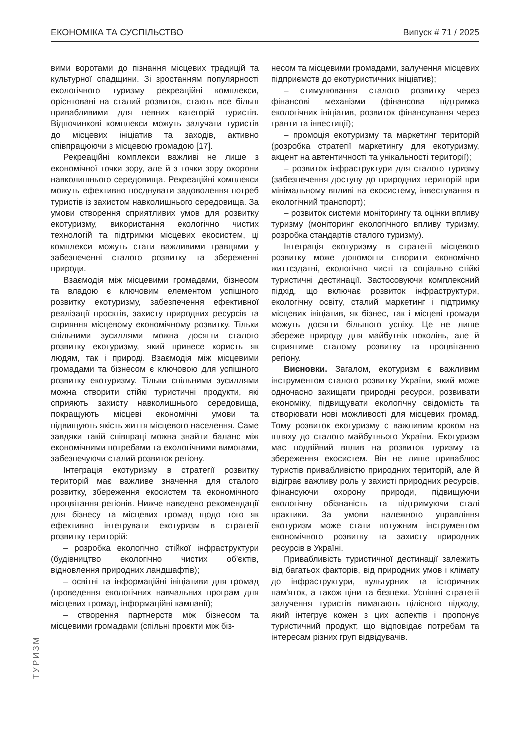ЕКОНОМІКА ТА СУСПІЛЬСТВО Випуск # 71 / 2025
вими воротами до пізнання місцевих традицій та культурної спадщини. Зі зростанням популярності екологічного туризму рекреаційні комплекси, орієнтовані на сталий розвиток, стають все більш привабливими для певних категорій туристів. Відпочинкові комплекси можуть залучати туристів до місцевих ініціатив та заходів, активно співпрацюючи з місцевою громадою [17].
Рекреаційні комплекси важливі не лише з економічної точки зору, але й з точки зору охорони навколишнього середовища. Рекреаційні комплекси можуть ефективно поєднувати задоволення потреб туристів із захистом навколишнього середовища. За умови створення сприятливих умов для розвитку екотуризму, використання екологічно чистих технологій та підтримки місцевих екосистем, ці комплекси можуть стати важливими гравцями у забезпеченні сталого розвитку та збереженні природи.
Взаємодія між місцевими громадами, бізнесом та владою є ключовим елементом успішного розвитку екотуризму, забезпечення ефективної реалізації проєктів, захисту природних ресурсів та сприяння місцевому економічному розвитку. Тільки спільними зусиллями можна досягти сталого розвитку екотуризму, який принесе користь як людям, так і природі. Взаємодія між місцевими громадами та бізнесом є ключовою для успішного розвитку екотуризму. Тільки спільними зусиллями можна створити стійкі туристичні продукти, які сприяють захисту навколишнього середовища, покращують місцеві економічні умови та підвищують якість життя місцевого населення. Саме завдяки такій співпраці можна знайти баланс між економічними потребами та екологічними вимогами, забезпечуючи сталий розвиток регіону.
Інтеграція екотуризму в стратегії розвитку територій має важливе значення для сталого розвитку, збереження екосистем та економічного процвітання регіонів. Нижче наведено рекомендації для бізнесу та місцевих громад щодо того як ефективно інтегрувати екотуризм в стратегії розвитку територій:
– розробка екологічно стійкої інфраструктури (будівництво екологічно чистих об'єктів, відновлення природних ландшафтів);
– освітні та інформаційні ініціативи для громад (проведення екологічних навчальних програм для місцевих громад, інформаційні кампанії);
– створення партнерств між бізнесом та місцевими громадами (спільні проєкти між біз-
несом та місцевими громадами, залучення місцевих підприємств до екотуристичних ініціатив);
– стимулювання сталого розвитку через фінансові механізми (фінансова підтримка екологічних ініціатив, розвиток фінансування через гранти та інвестиції);
– промоція екотуризму та маркетинг територій (розробка стратегії маркетингу для екотуризму, акцент на автентичності та унікальності території);
– розвиток інфраструктури для сталого туризму (забезпечення доступу до природних територій при мінімальному впливі на екосистему, інвестування в екологічний транспорт);
– розвиток системи моніторингу та оцінки впливу туризму (моніторинг екологічного впливу туризму, розробка стандартів сталого туризму).
Інтеграція екотуризму в стратегії місцевого розвитку може допомогти створити економічно життєздатні, екологічно чисті та соціально стійкі туристичні дестинації. Застосовуючи комплексний підхід, що включає розвиток інфраструктури, екологічну освіту, сталий маркетинг і підтримку місцевих ініціатив, як бізнес, так і місцеві громади можуть досягти більшого успіху. Це не лише збереже природу для майбутніх поколінь, але й сприятиме сталому розвитку та процвітанню регіону.
Висновки. Загалом, екотуризм є важливим інструментом сталого розвитку України, який може одночасно захищати природні ресурси, розвивати економіку, підвищувати екологічну свідомість та створювати нові можливості для місцевих громад. Тому розвиток екотуризму є важливим кроком на шляху до сталого майбутнього України. Екотуризм має подвійний вплив на розвиток туризму та збереження екосистем. Він не лише приваблює туристів привабливістю природних територій, але й відіграє важливу роль у захисті природних ресурсів, фінансуючи охорону природи, підвищуючи екологічну обізнаність та підтримуючи сталі практики. За умови належного управління екотуризм може стати потужним інструментом економічного розвитку та захисту природних ресурсів в Україні.
Привабливість туристичної дестинації залежить від багатьох факторів, від природних умов і клімату до інфраструктури, культурних та історичних пам'яток, а також ціни та безпеки. Успішні стратегії залучення туристів вимагають цілісного підходу, який інтегрує кожен з цих аспектів і пропонує туристичний продукт, що відповідає потребам та інтересам різних груп відвідувачів.
ТУРИЗМ